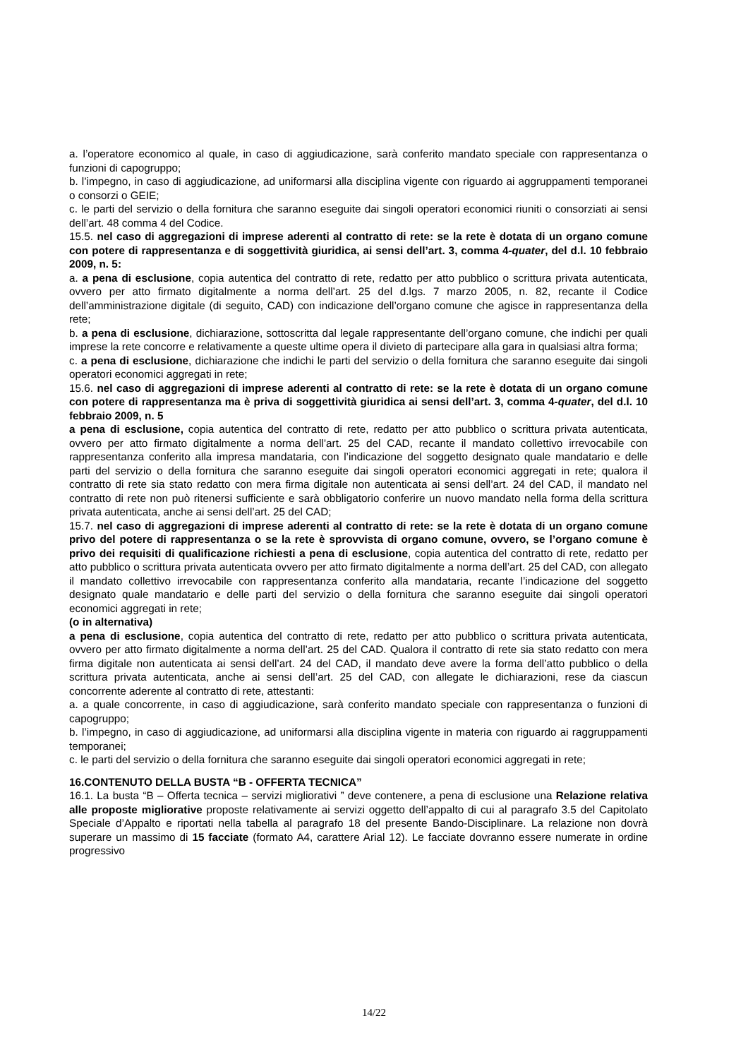a. l’operatore economico al quale, in caso di aggiudicazione, sarà conferito mandato speciale con rappresentanza o funzioni di capogruppo;
b. l’impegno, in caso di aggiudicazione, ad uniformarsi alla disciplina vigente con riguardo ai aggruppamenti temporanei o consorzi o GEIE;
c. le parti del servizio o della fornitura che saranno eseguite dai singoli operatori economici riuniti o consorziati ai sensi dell’art. 48 comma 4 del Codice.
15.5. nel caso di aggregazioni di imprese aderenti al contratto di rete: se la rete è dotata di un organo comune con potere di rappresentanza e di soggettività giuridica, ai sensi dell’art. 3, comma 4-quater, del d.l. 10 febbraio 2009, n. 5:
a. a pena di esclusione, copia autentica del contratto di rete, redatto per atto pubblico o scrittura privata autenticata, ovvero per atto firmato digitalmente a norma dell’art. 25 del d.lgs. 7 marzo 2005, n. 82, recante il Codice dell’amministrazione digitale (di seguito, CAD) con indicazione dell’organo comune che agisce in rappresentanza della rete;
b. a pena di esclusione, dichiarazione, sottoscritta dal legale rappresentante dell’organo comune, che indichi per quali imprese la rete concorre e relativamente a queste ultime opera il divieto di partecipare alla gara in qualsiasi altra forma;
c. a pena di esclusione, dichiarazione che indichi le parti del servizio o della fornitura che saranno eseguite dai singoli operatori economici aggregati in rete;
15.6. nel caso di aggregazioni di imprese aderenti al contratto di rete: se la rete è dotata di un organo comune con potere di rappresentanza ma è priva di soggettività giuridica ai sensi dell’art. 3, comma 4-quater, del d.l. 10 febbraio 2009, n. 5
a pena di esclusione, copia autentica del contratto di rete, redatto per atto pubblico o scrittura privata autenticata, ovvero per atto firmato digitalmente a norma dell’art. 25 del CAD, recante il mandato collettivo irrevocabile con rappresentanza conferito alla impresa mandataria, con l’indicazione del soggetto designato quale mandatario e delle parti del servizio o della fornitura che saranno eseguite dai singoli operatori economici aggregati in rete; qualora il contratto di rete sia stato redatto con mera firma digitale non autenticata ai sensi dell’art. 24 del CAD, il mandato nel contratto di rete non può ritenersi sufficiente e sarà obbligatorio conferire un nuovo mandato nella forma della scrittura privata autenticata, anche ai sensi dell’art. 25 del CAD;
15.7. nel caso di aggregazioni di imprese aderenti al contratto di rete: se la rete è dotata di un organo comune privo del potere di rappresentanza o se la rete è sprovvista di organo comune, ovvero, se l’organo comune è privo dei requisiti di qualificazione richiesti a pena di esclusione, copia autentica del contratto di rete, redatto per atto pubblico o scrittura privata autenticata ovvero per atto firmato digitalmente a norma dell’art. 25 del CAD, con allegato il mandato collettivo irrevocabile con rappresentanza conferito alla mandataria, recante l’indicazione del soggetto designato quale mandatario e delle parti del servizio o della fornitura che saranno eseguite dai singoli operatori economici aggregati in rete;
(o in alternativa)
a pena di esclusione, copia autentica del contratto di rete, redatto per atto pubblico o scrittura privata autenticata, ovvero per atto firmato digitalmente a norma dell’art. 25 del CAD. Qualora il contratto di rete sia stato redatto con mera firma digitale non autenticata ai sensi dell’art. 24 del CAD, il mandato deve avere la forma dell’atto pubblico o della scrittura privata autenticata, anche ai sensi dell’art. 25 del CAD, con allegate le dichiarazioni, rese da ciascun concorrente aderente al contratto di rete, attestanti:
a. a quale concorrente, in caso di aggiudicazione, sarà conferito mandato speciale con rappresentanza o funzioni di capogruppo;
b. l’impegno, in caso di aggiudicazione, ad uniformarsi alla disciplina vigente in materia con riguardo ai raggruppamenti temporanei;
c. le parti del servizio o della fornitura che saranno eseguite dai singoli operatori economici aggregati in rete;
16.CONTENUTO DELLA BUSTA “B - OFFERTA TECNICA”
16.1. La busta “B – Offerta tecnica – servizi migliorativi ” deve contenere, a pena di esclusione una Relazione relativa alle proposte migliorative proposte relativamente ai servizi oggetto dell’appalto di cui al paragrafo 3.5 del Capitolato Speciale d’Appalto e riportati nella tabella al paragrafo 18 del presente Bando-Disciplinare. La relazione non dovrà superare un massimo di 15 facciate (formato A4, carattere Arial 12). Le facciate dovranno essere numerate in ordine progressivo
14/22